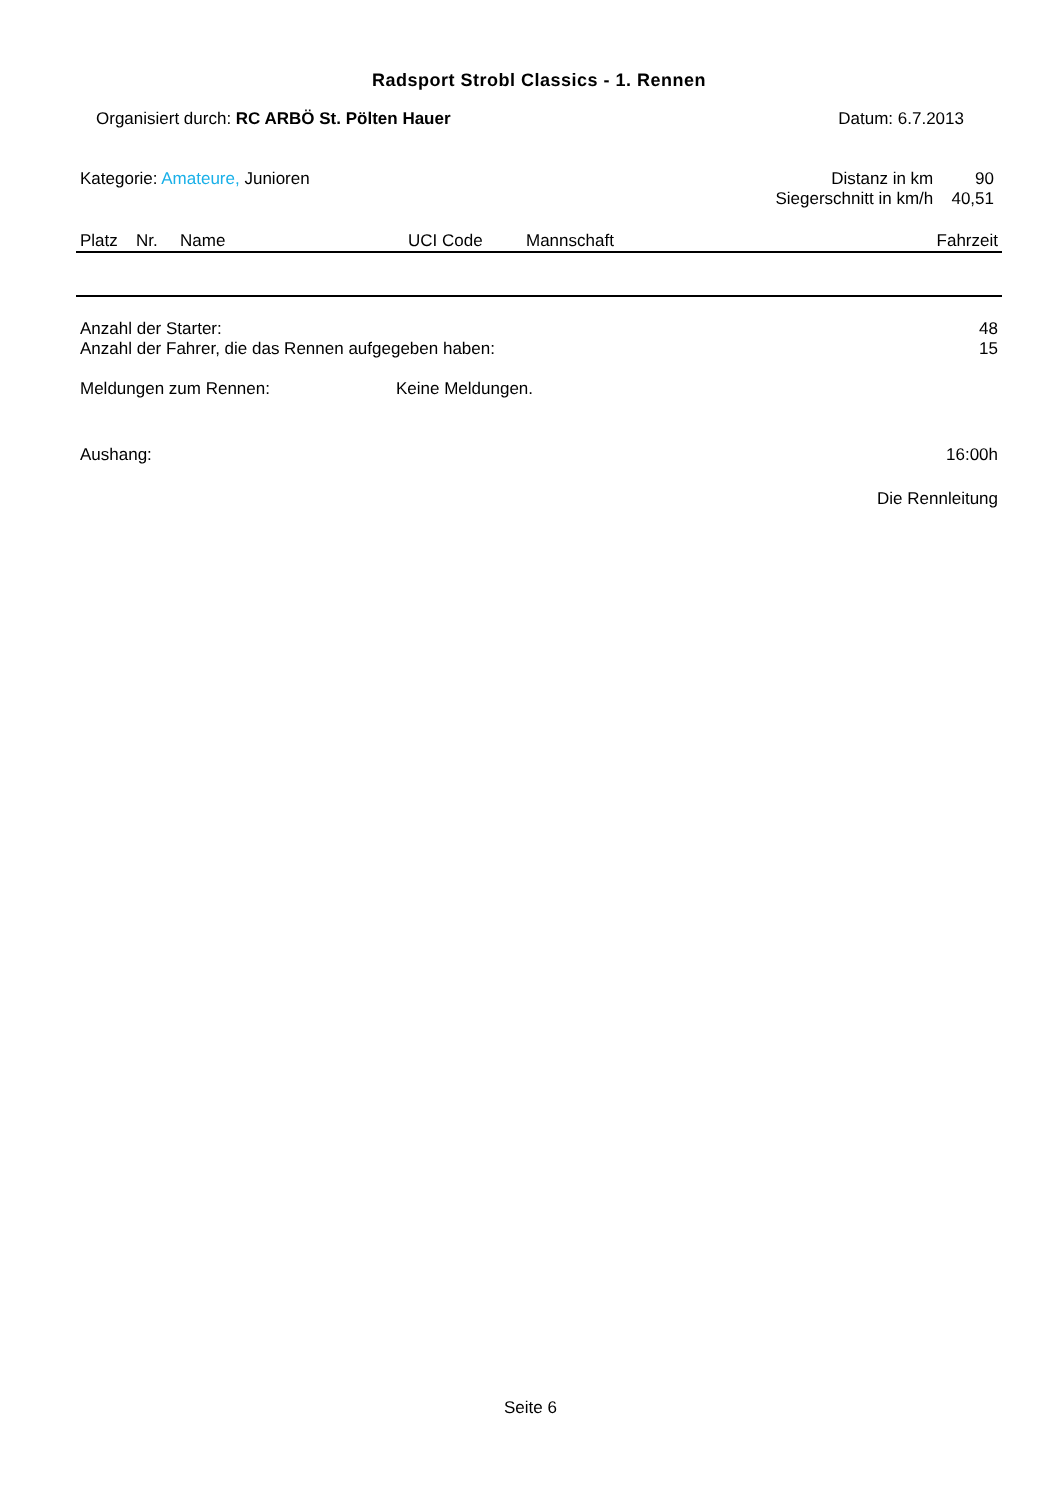Radsport Strobl Classics - 1. Rennen
Organisiert durch: RC ARBÖ St. Pölten Hauer Datum: 6.7.2013
Kategorie: Amateure, Junioren
| Distanz in km | 90 |
| Siegerschnitt in km/h | 40,51 |
| Platz | Nr. | Name | UCI Code | Mannschaft | Fahrzeit |
| --- | --- | --- | --- | --- | --- |
| Anzahl der Starter: | 48 |
| Anzahl der Fahrer, die das Rennen aufgegeben haben: | 15 |
| Meldungen zum Rennen: | Keine Meldungen. |
| Aushang: | 16:00h |
| | Die Rennleitung |
Seite 6